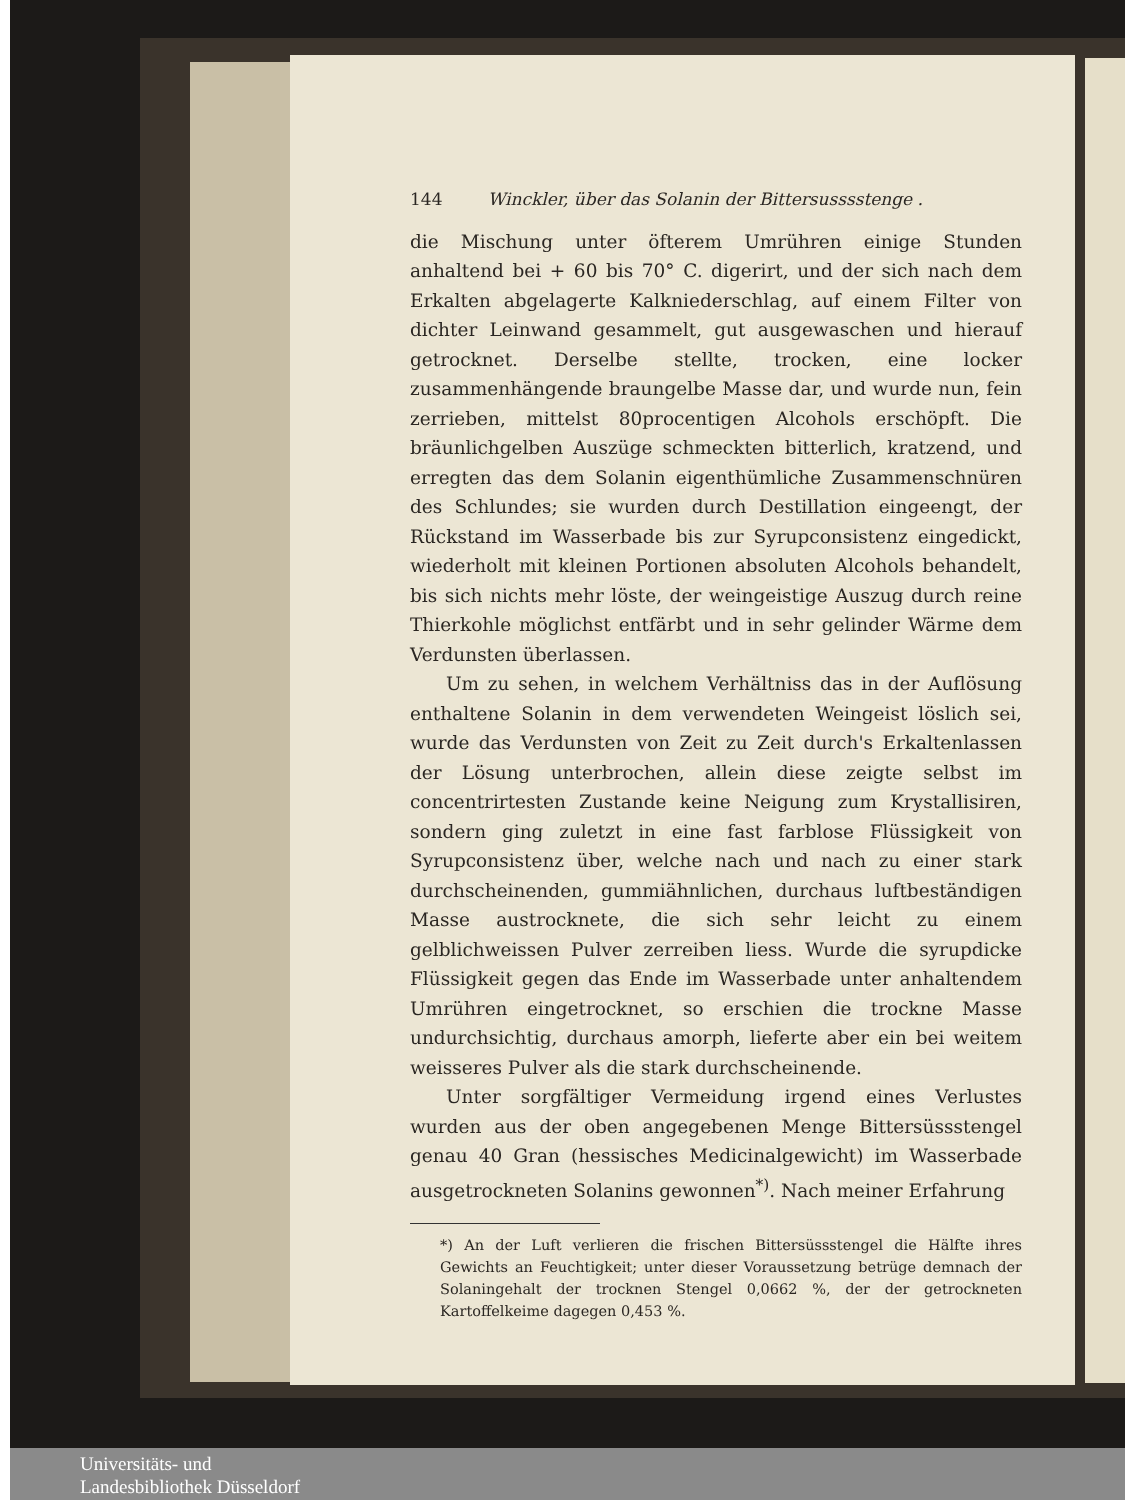144 Winckler, über das Solanin der Bittersusssstenge .
die Mischung unter öfterem Umrühren einige Stunden anhaltend bei + 60 bis 70° C. digerirt, und der sich nach dem Erkalten abgelagerte Kalkniederschlag, auf einem Filter von dichter Leinwand gesammelt, gut ausgewaschen und hierauf getrocknet. Derselbe stellte, trocken, eine locker zusammenhängende braungelbe Masse dar, und wurde nun, fein zerrieben, mittelst 80procentigen Alcohols erschöpft. Die bräunlichgelben Auszüge schmeckten bitterlich, kratzend, und erregten das dem Solanin eigenthümliche Zusammenschnüren des Schlundes; sie wurden durch Destillation eingeengt, der Rückstand im Wasserbade bis zur Syrupconsistenz eingedickt, wiederholt mit kleinen Portionen absoluten Alcohols behandelt, bis sich nichts mehr löste, der weingeistige Auszug durch reine Thierkohle möglichst entfärbt und in sehr gelinder Wärme dem Verdunsten überlassen.
Um zu sehen, in welchem Verhältniss das in der Auflösung enthaltene Solanin in dem verwendeten Weingeist löslich sei, wurde das Verdunsten von Zeit zu Zeit durch's Erkaltenlassen der Lösung unterbrochen, allein diese zeigte selbst im concentrirtesten Zustande keine Neigung zum Krystallisiren, sondern ging zuletzt in eine fast farblose Flüssigkeit von Syrupconsistenz über, welche nach und nach zu einer stark durchscheinenden, gummiähnlichen, durchaus luftbeständigen Masse austrocknete, die sich sehr leicht zu einem gelblichweissen Pulver zerreiben liess. Wurde die syrupdicke Flüssigkeit gegen das Ende im Wasserbade unter anhaltendem Umrühren eingetrocknet, so erschien die trockne Masse undurchsichtig, durchaus amorph, lieferte aber ein bei weitem weisseres Pulver als die stark durchscheinende.
Unter sorgfältiger Vermeidung irgend eines Verlustes wurden aus der oben angegebenen Menge Bittersüssstengel genau 40 Gran (hessisches Medicinalgewicht) im Wasserbade ausgetrockneten Solanins gewonnen<sup>*)</sup>. Nach meiner Erfahrung
*) An der Luft verlieren die frischen Bittersüssstengel die Hälfte ihres Gewichts an Feuchtigkeit; unter dieser Voraussetzung betrüge demnach der Solaningehalt der trocknen Stengel 0,0662 %, der der getrockneten Kartoffelkeime dagegen 0,453 %.
Universitäts- und
Landesbibliothek Düsseldorf